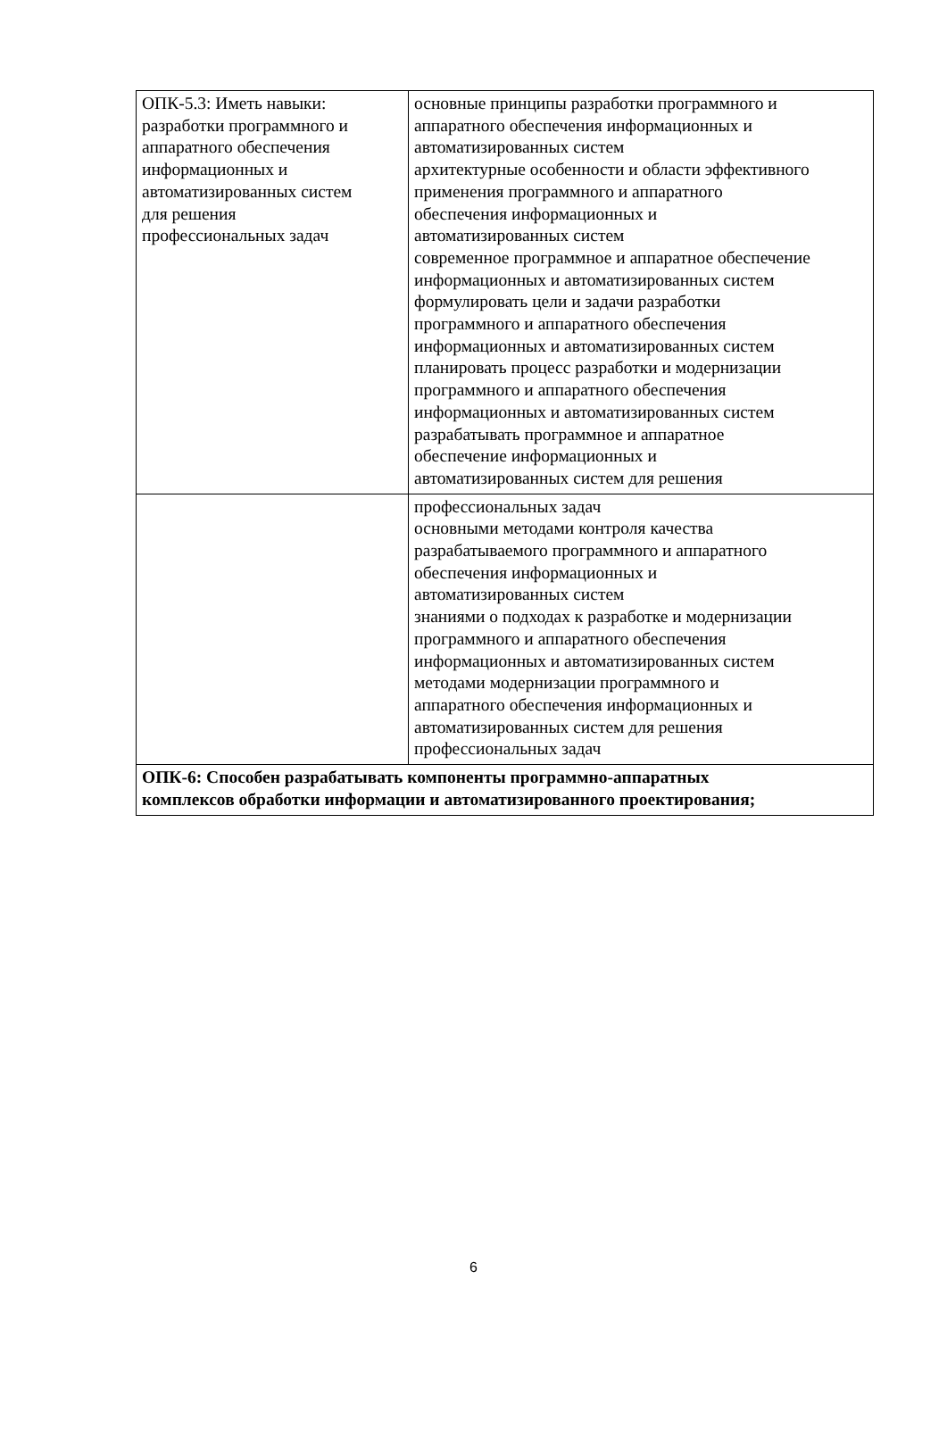| ОПК-5.3: Иметь навыки: разработки программного и аппаратного обеспечения информационных и автоматизированных систем для решения профессиональных задач | основные принципы разработки программного и аппаратного обеспечения информационных и автоматизированных систем архитектурные особенности и области эффективного применения программного и аппаратного обеспечения информационных и автоматизированных систем современное программное и аппаратное обеспечение информационных и автоматизированных систем формулировать цели и задачи разработки программного и аппаратного обеспечения информационных и автоматизированных систем планировать процесс разработки и модернизации программного и аппаратного обеспечения информационных и автоматизированных систем разрабатывать программное и аппаратное обеспечение информационных и автоматизированных систем для решения |
| | профессиональных задач основными методами контроля качества разрабатываемого программного и аппаратного обеспечения информационных и автоматизированных систем знаниями о подходах к разработке и модернизации программного и аппаратного обеспечения информационных и автоматизированных систем методами модернизации программного и аппаратного обеспечения информационных и автоматизированных систем для решения профессиональных задач |
| ОПК-6: Способен разрабатывать компоненты программно-аппаратных комплексов обработки информации и автоматизированного проектирования; | |
6